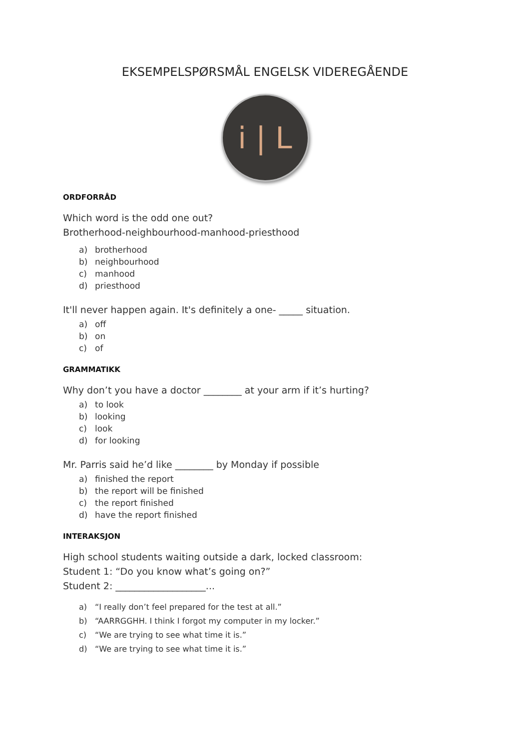EKSEMPELSPØRSMÅL ENGELSK VIDEREGÅENDE
i | L
ORDFORRÅD
Which word is the odd one out?
Brotherhood-neighbourhood-manhood-priesthood
a) brotherhood
b) neighbourhood
c) manhood
d) priesthood
It'll never happen again. It's definitely a one- _____ situation.
a) off
b) on
c) of
GRAMMATIKK
Why don’t you have a doctor ________ at your arm if it’s hurting?
a) to look
b) looking
c) look
d) for looking
Mr. Parris said he’d like ________ by Monday if possible
a) finished the report
b) the report will be finished
c) the report finished
d) have the report finished
INTERAKSJON
High school students waiting outside a dark, locked classroom:
Student 1: “Do you know what’s going on?”
Student 2: ___________________...
a) “I really don’t feel prepared for the test at all.”
b) “AARRGGHH. I think I forgot my computer in my locker.”
c) “We are trying to see what time it is.”
d) “We are trying to see what time it is.”